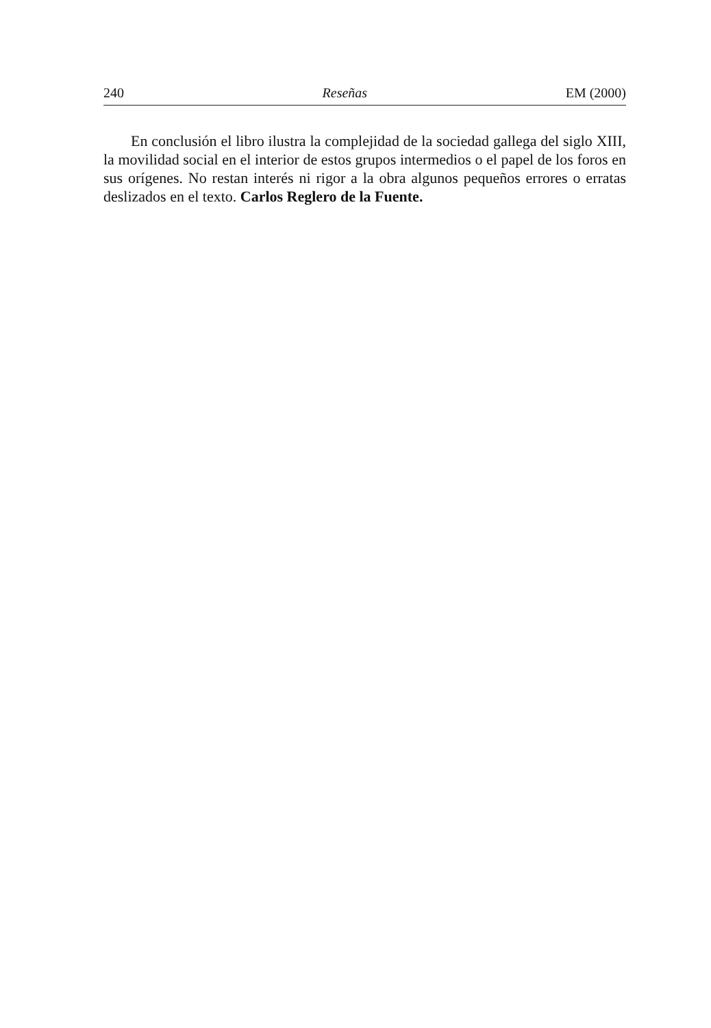240 Reseñas EM (2000)
En conclusión el libro ilustra la complejidad de la sociedad gallega del siglo XIII, la movilidad social en el interior de estos grupos intermedios o el papel de los foros en sus orígenes. No restan interés ni rigor a la obra algunos pequeños errores o erratas deslizados en el texto. Carlos Reglero de la Fuente.